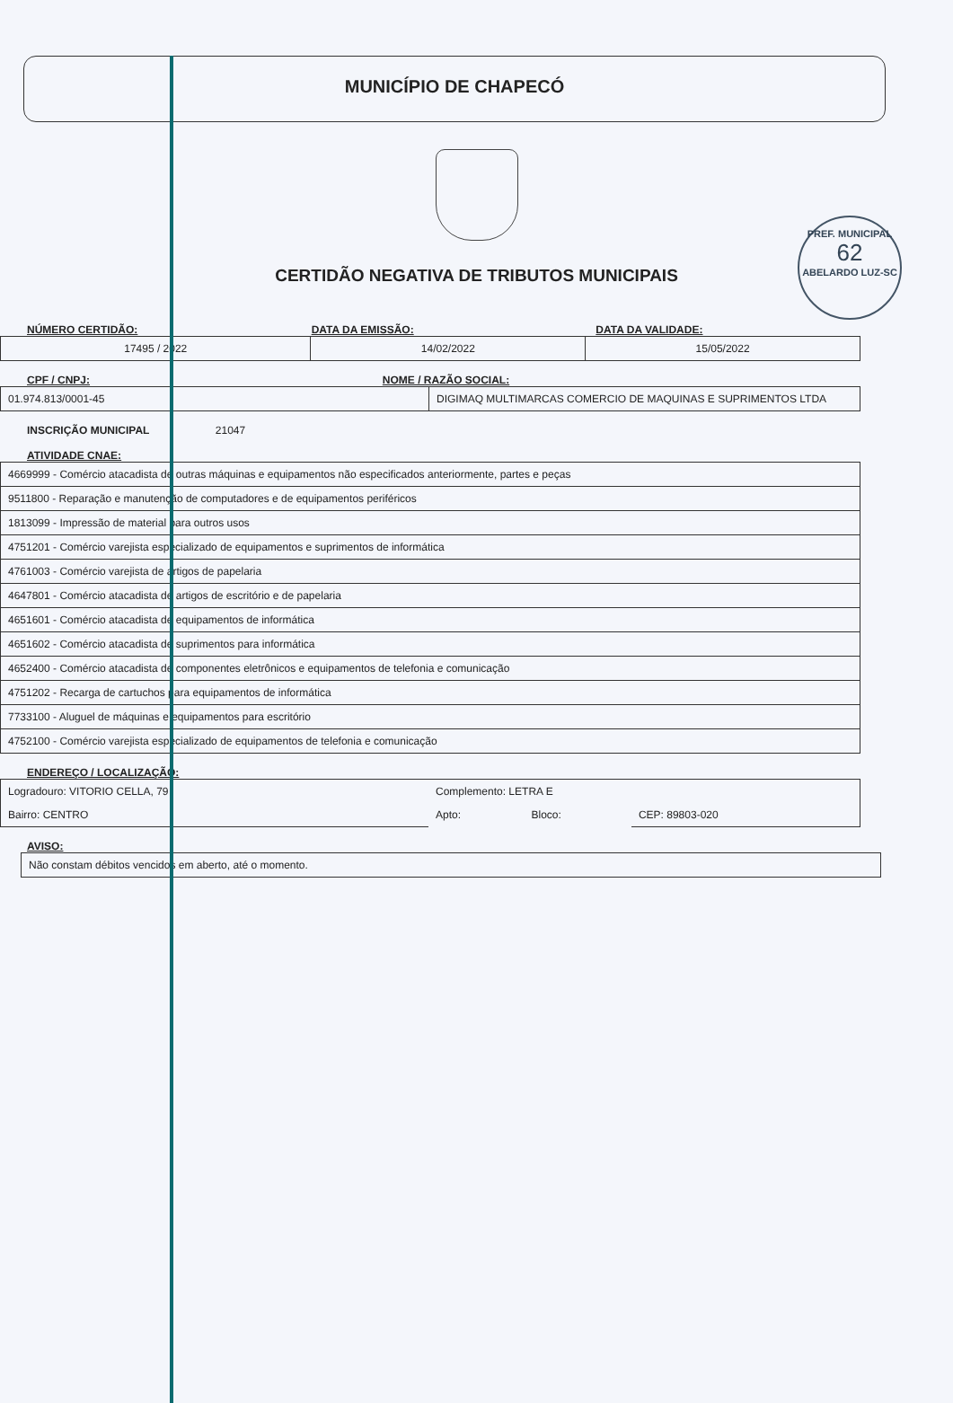MUNICÍPIO DE CHAPECÓ
PREF. MUNICIPAL
62
ABELARDO LUZ-SC
CERTIDÃO NEGATIVA DE TRIBUTOS MUNICIPAIS
NÚMERO CERTIDÃO: DATA DA EMISSÃO: DATA DA VALIDADE:
| 17495 / 2022 | 14/02/2022 | 15/05/2022 |
CPF / CNPJ: NOME / RAZÃO SOCIAL:
| 01.974.813/0001-45 | DIGIMAQ MULTIMARCAS COMERCIO DE MAQUINAS E SUPRIMENTOS LTDA |
INSCRIÇÃO MUNICIPAL 21047
ATIVIDADE CNAE:
| 4669999 - Comércio atacadista de outras máquinas e equipamentos não especificados anteriormente, partes e peças |
| 9511800 - Reparação e manutenção de computadores e de equipamentos periféricos |
| 1813099 - Impressão de material para outros usos |
| 4751201 - Comércio varejista especializado de equipamentos e suprimentos de informática |
| 4761003 - Comércio varejista de artigos de papelaria |
| 4647801 - Comércio atacadista de artigos de escritório e de papelaria |
| 4651601 - Comércio atacadista de equipamentos de informática |
| 4651602 - Comércio atacadista de suprimentos para informática |
| 4652400 - Comércio atacadista de componentes eletrônicos e equipamentos de telefonia e comunicação |
| 4751202 - Recarga de cartuchos para equipamentos de informática |
| 7733100 - Aluguel de máquinas e equipamentos para escritório |
| 4752100 - Comércio varejista especializado de equipamentos de telefonia e comunicação |
ENDEREÇO / LOCALIZAÇÃO:
| Logradouro: VITORIO CELLA, 79 | Complemento: LETRA E | | |
| Bairro: CENTRO | Apto: | Bloco: | CEP: 89803-020 |
AVISO:
| Não constam débitos vencidos em aberto, até o momento. |